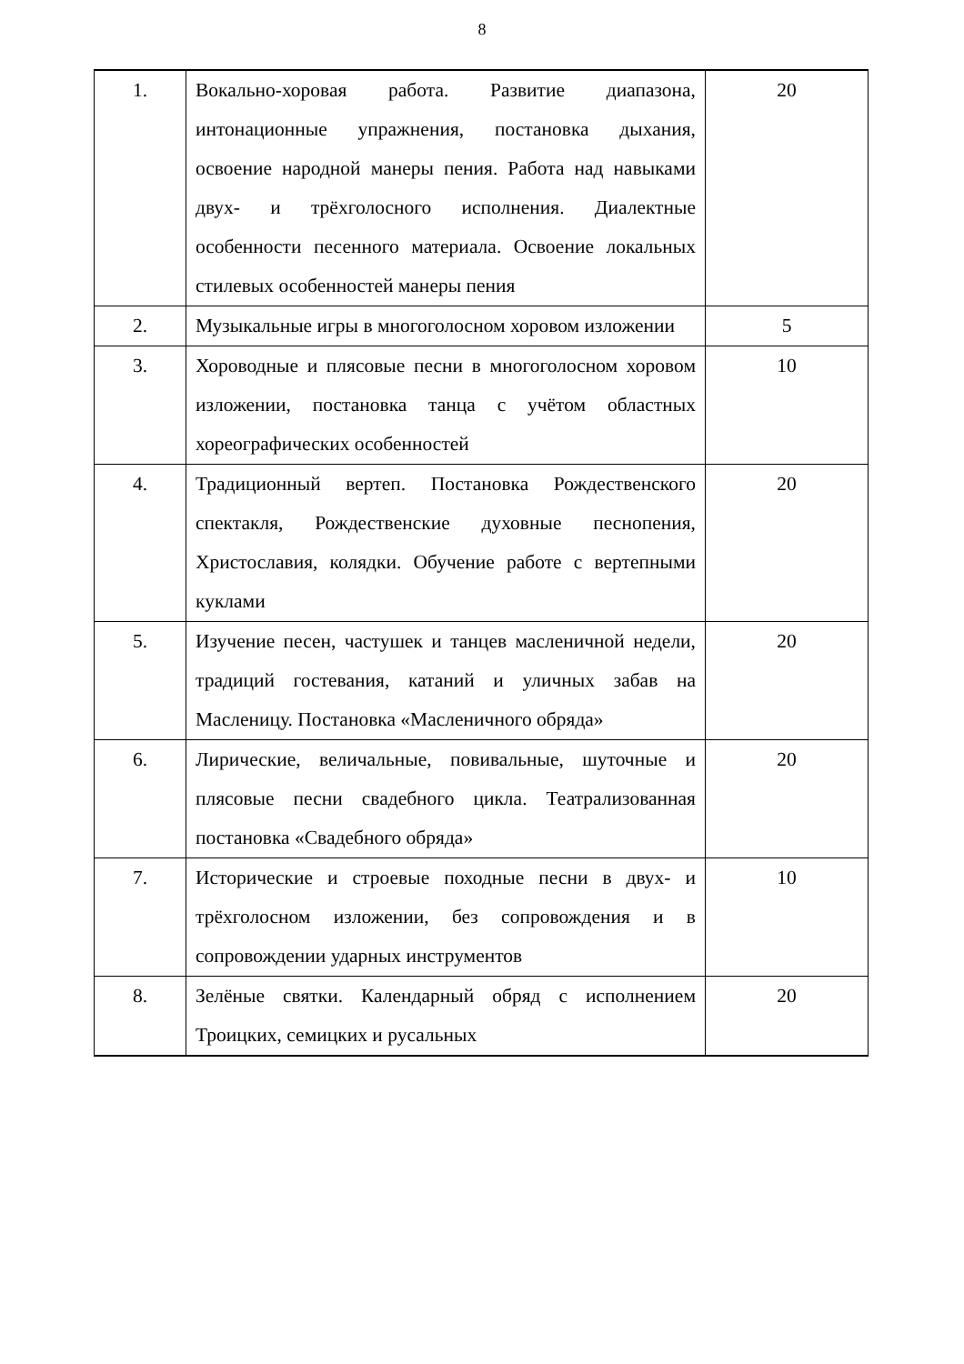8
| 1. | Вокально-хоровая работа. Развитие диапазона, интонационные упражнения, постановка дыхания, освоение народной манеры пения. Работа над навыками двух- и трёхголосного исполнения. Диалектные особенности песенного материала. Освоение локальных стилевых особенностей манеры пения | 20 |
| 2. | Музыкальные игры в многоголосном хоровом изложении | 5 |
| 3. | Хороводные и плясовые песни в многоголосном хоровом изложении, постановка танца с учётом областных хореографических особенностей | 10 |
| 4. | Традиционный вертеп. Постановка Рождественского спектакля, Рождественские духовные песнопения, Христославия, колядки. Обучение работе с вертепными куклами | 20 |
| 5. | Изучение песен, частушек и танцев масленичной недели, традиций гостевания, катаний и уличных забав на Масленицу. Постановка «Масленичного обряда» | 20 |
| 6. | Лирические, величальные, повивальные, шуточные и плясовые песни свадебного цикла. Театрализованная постановка «Свадебного обряда» | 20 |
| 7. | Исторические и строевые походные песни в двух- и трёхголосном изложении, без сопровождения и в сопровождении ударных инструментов | 10 |
| 8. | Зелёные святки. Календарный обряд с исполнением Троицких, семицких и русальных | 20 |